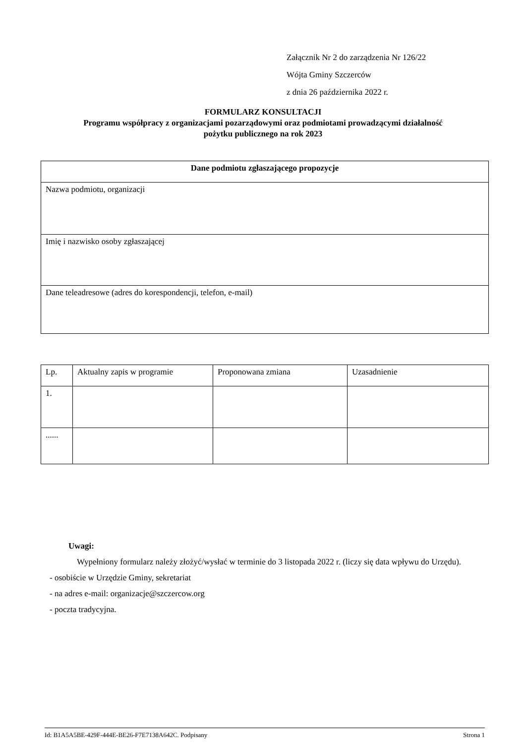Załącznik Nr 2 do zarządzenia Nr 126/22
Wójta Gminy Szczerców
z dnia 26 października 2022 r.
FORMULARZ KONSULTACJI
Programu współpracy z organizacjami pozarządowymi oraz podmiotami prowadzącymi działalność
pożytku publicznego na rok 2023
| Dane podmiotu zgłaszającego propozycje |
| --- |
| Nazwa podmiotu, organizacji |
| Imię i nazwisko osoby zgłaszającej |
| Dane teleadresowe (adres do korespondencji, telefon, e-mail) |
| Lp. | Aktualny zapis w programie | Proponowana zmiana | Uzasadnienie |
| --- | --- | --- | --- |
| 1. | | | |
| ...... | | | |
Uwagi:
Wypełniony formularz należy złożyć/wysłać w terminie do 3 listopada 2022 r. (liczy się data wpływu do Urzędu).
- osobiście w Urzędzie Gminy, sekretariat
- na adres e-mail: organizacje@szczercow.org
- poczta tradycyjna.
Id: B1A5A5BE-429F-444E-BE26-F7E7138A642C. Podpisany Strona 1